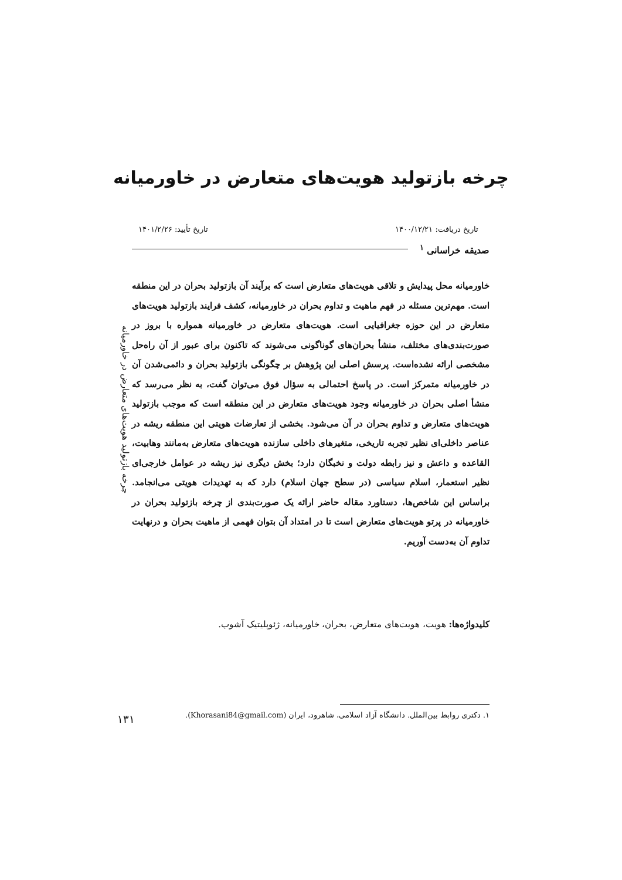چرخه بازتولید هویت‌های متعارض در خاورمیانه
تاریخ دریافت: ۱۴۰۰/۱۲/۲۱ تاریخ تأیید: ۱۴۰۱/۲/۲۶
صدیقه خراسانی <sup>۱</sup>
چرخه بازتولید هویت‌های متعارض در خاورمیانه
خاورمیانه محل پیدایش و تلاقی هویت‌های متعارض است که برآیند آن بازتولید بحران در این منطقه است. مهم‌ترین مسئله در فهم ماهیت و تداوم بحران در خاورمیانه، کشف فرایند بازتولید هویت‌های متعارض در این حوزه جغرافیایی است. هویت‌های متعارض در خاورمیانه همواره با بروز در صورت‌بندی‌های مختلف، منشأ بحران‌های گوناگونی می‌شوند که تاکنون برای عبور از آن راه‌حل مشخصی ارائه نشده‌است. پرسش اصلی این پژوهش بر چگونگی بازتولید بحران و دائمی‌شدن آن در خاورمیانه متمرکز است. در پاسخ احتمالی به سؤال فوق می‌توان گفت، به نظر می‌رسد که منشأ اصلی بحران در خاورمیانه وجود هویت‌های متعارض در این منطقه است که موجب بازتولید هویت‌های متعارض و تداوم بحران در آن می‌شود. بخشی از تعارضات هویتی این منطقه ریشه در عناصر داخلی‌ای نظیر تجربه تاریخی، متغیرهای داخلی سازنده هویت‌های متعارض به‌مانند وهابیت، القاعده و داعش و نیز رابطه دولت و نخبگان دارد؛ بخش دیگری نیز ریشه در عوامل خارجی‌ای نظیر استعمار، اسلام سیاسی (در سطح جهان اسلام) دارد که به تهدیدات هویتی می‌انجامد. براساس این شاخص‌ها، دستاورد مقاله حاضر ارائه یک صورت‌بندی از چرخه بازتولید بحران در خاورمیانه در پرتو هویت‌های متعارض است تا در امتداد آن بتوان فهمی از ماهیت بحران و درنهایت تداوم آن به‌دست آوریم.
کلیدواژه‌ها: هویت، هویت‌های متعارض، بحران، خاورمیانه، ژئوپلیتیک آشوب.
۱. دکتری روابط بین‌الملل. دانشگاه آزاد اسلامی، شاهرود، ایران (Khorasani84@gmail.com).
۱۳۱